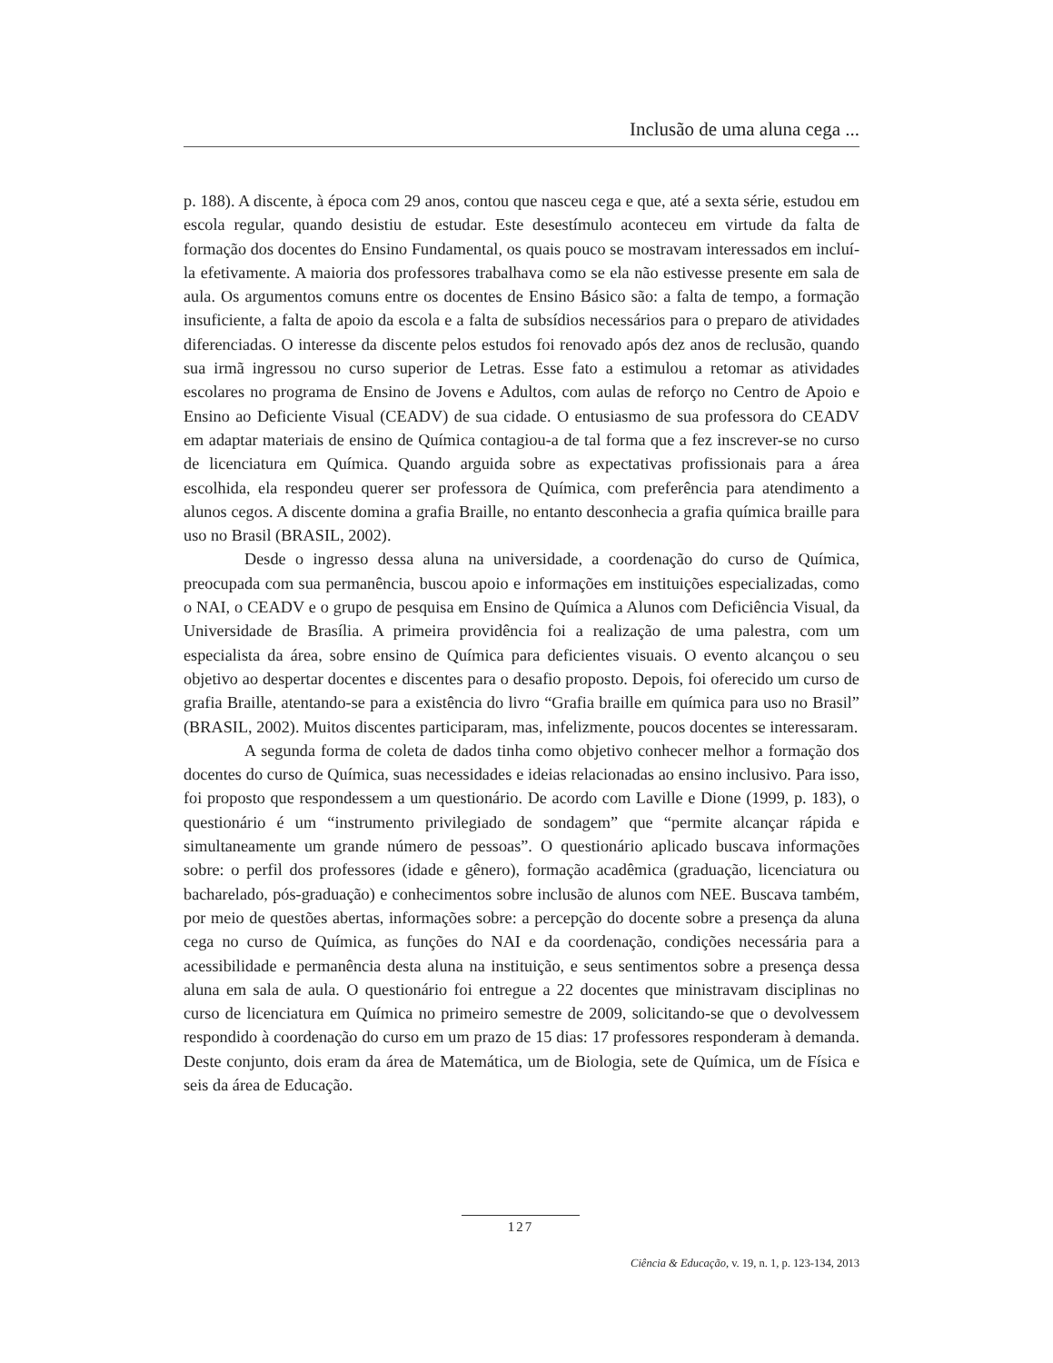Inclusão de uma aluna cega ...
p. 188). A discente, à época com 29 anos, contou que nasceu cega e que, até a sexta série, estudou em escola regular, quando desistiu de estudar. Este desestímulo aconteceu em virtude da falta de formação dos docentes do Ensino Fundamental, os quais pouco se mostravam interessados em incluí-la efetivamente. A maioria dos professores trabalhava como se ela não estivesse presente em sala de aula. Os argumentos comuns entre os docentes de Ensino Básico são: a falta de tempo, a formação insuficiente, a falta de apoio da escola e a falta de subsídios necessários para o preparo de atividades diferenciadas. O interesse da discente pelos estudos foi renovado após dez anos de reclusão, quando sua irmã ingressou no curso superior de Letras. Esse fato a estimulou a retomar as atividades escolares no programa de Ensino de Jovens e Adultos, com aulas de reforço no Centro de Apoio e Ensino ao Deficiente Visual (CEADV) de sua cidade. O entusiasmo de sua professora do CEADV em adaptar materiais de ensino de Química contagiou-a de tal forma que a fez inscrever-se no curso de licenciatura em Química. Quando arguida sobre as expectativas profissionais para a área escolhida, ela respondeu querer ser professora de Química, com preferência para atendimento a alunos cegos. A discente domina a grafia Braille, no entanto desconhecia a grafia química braille para uso no Brasil (BRASIL, 2002).
Desde o ingresso dessa aluna na universidade, a coordenação do curso de Química, preocupada com sua permanência, buscou apoio e informações em instituições especializadas, como o NAI, o CEADV e o grupo de pesquisa em Ensino de Química a Alunos com Deficiência Visual, da Universidade de Brasília. A primeira providência foi a realização de uma palestra, com um especialista da área, sobre ensino de Química para deficientes visuais. O evento alcançou o seu objetivo ao despertar docentes e discentes para o desafio proposto. Depois, foi oferecido um curso de grafia Braille, atentando-se para a existência do livro “Grafia braille em química para uso no Brasil” (BRASIL, 2002). Muitos discentes participaram, mas, infelizmente, poucos docentes se interessaram.
A segunda forma de coleta de dados tinha como objetivo conhecer melhor a formação dos docentes do curso de Química, suas necessidades e ideias relacionadas ao ensino inclusivo. Para isso, foi proposto que respondessem a um questionário. De acordo com Laville e Dione (1999, p. 183), o questionário é um “instrumento privilegiado de sondagem” que “permite alcançar rápida e simultaneamente um grande número de pessoas”. O questionário aplicado buscava informações sobre: o perfil dos professores (idade e gênero), formação acadêmica (graduação, licenciatura ou bacharelado, pós-graduação) e conhecimentos sobre inclusão de alunos com NEE. Buscava também, por meio de questões abertas, informações sobre: a percepção do docente sobre a presença da aluna cega no curso de Química, as funções do NAI e da coordenação, condições necessária para a acessibilidade e permanência desta aluna na instituição, e seus sentimentos sobre a presença dessa aluna em sala de aula. O questionário foi entregue a 22 docentes que ministravam disciplinas no curso de licenciatura em Química no primeiro semestre de 2009, solicitando-se que o devolvessem respondido à coordenação do curso em um prazo de 15 dias: 17 professores responderam à demanda. Deste conjunto, dois eram da área de Matemática, um de Biologia, sete de Química, um de Física e seis da área de Educação.
127
Ciência & Educação, v. 19, n. 1, p. 123-134, 2013